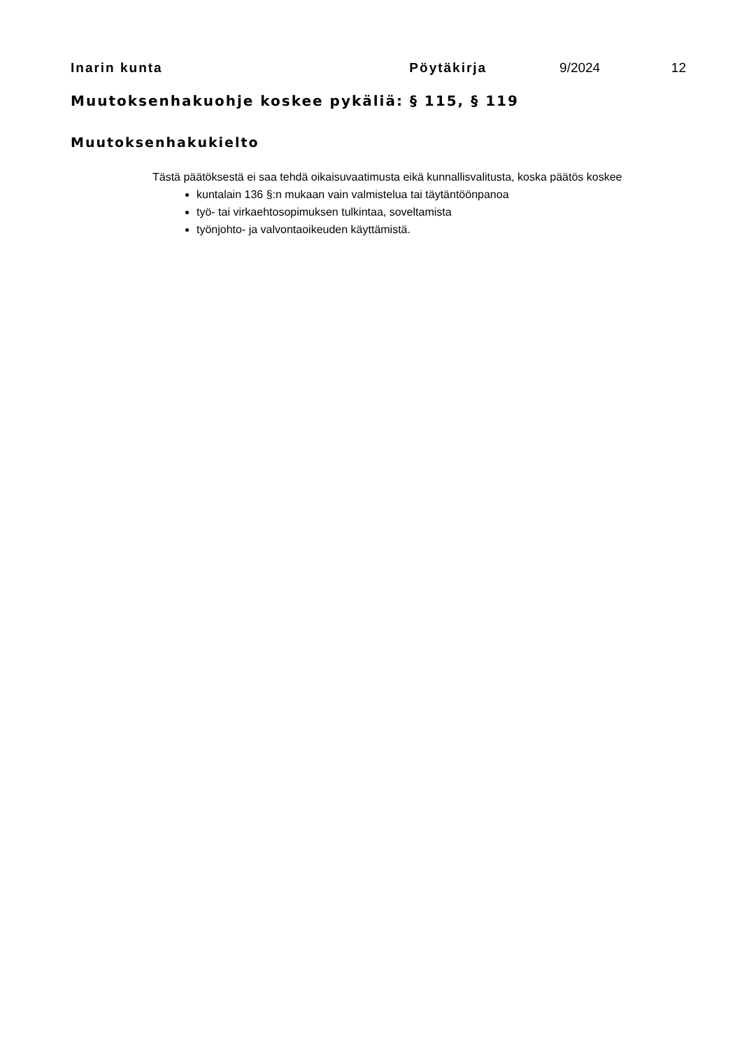Inarin kunta Pöytäkirja 9/2024 12
Muutoksenhakuohje koskee pykäliä: § 115, § 119
Muutoksenhakukielto
Tästä päätöksestä ei saa tehdä oikaisuvaatimusta eikä kunnallisvalitusta, koska päätös koskee
kuntalain 136 §:n mukaan vain valmistelua tai täytäntöönpanoa
työ- tai virkaehtosopimuksen tulkintaa, soveltamista
työnjohto- ja valvontaoikeuden käyttämistä.